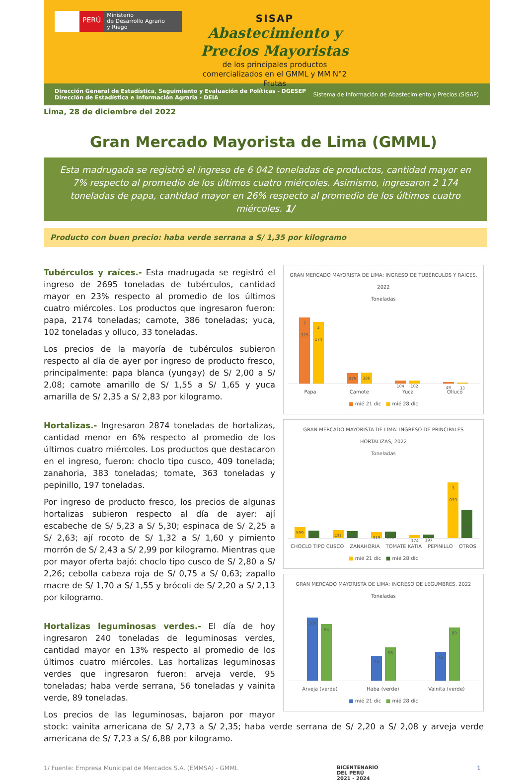PERÚ
Ministerio
de Desarrollo Agrario
y Riego
SISAP
Abastecimiento y Precios Mayoristas
de los principales productos comercializados en el GMML y MM N°2 Frutas
Dirección General de Estadística, Seguimiento y Evaluación de Políticas - DGESEP
Dirección de Estadística e Información Agraria - DEIA
Sistema de Información de Abastecimiento y Precios (SISAP)
Lima, 28 de diciembre del 2022
Gran Mercado Mayorista de Lima (GMML)
Esta madrugada se registró el ingreso de 6 042 toneladas de productos, cantidad mayor en 7% respecto al promedio de los últimos cuatro miércoles. Asimismo, ingresaron 2 174 toneladas de papa, cantidad mayor en 26% respecto al promedio de los últimos cuatro miércoles. 1/
Producto con buen precio: haba verde serrana a S/ 1,35 por kilogramo
GRAN MERCADO MAYORISTA DE LIMA: INGRESO DE TUBÉRCULOS Y RAICES, 2022
Toneladas
2 325
2 174
375
386
104
102
49
33
Papa Camote Yuca Olluco
■ mié 21 dic ■ mié 28 dic
GRAN MERCADO MAYORISTA DE LIMA: INGRESO DE PRINCIPALES HORTALIZAS, 2022
Toneladas
599
409
431
383
319
363
174
197
3 039
1 522
CHOCLO TIPO CUSCO ZANAHORIA TOMATE KATIA PEPINILLO OTROS
■ mié 21 dic ■ mié 28 dic
GRAN MERCADO MAYORISTA DE LIMA: INGRESO DE LEGUMBRES, 2022
Toneladas
106
95
42
56
48
89
Arveja (verde) Haba (verde) Vainita (verde)
■ mié 21 dic ■ mié 28 dic
Tubérculos y raíces.- Esta madrugada se registró el ingreso de 2695 toneladas de tubérculos, cantidad mayor en 23% respecto al promedio de los últimos cuatro miércoles. Los productos que ingresaron fueron: papa, 2174 toneladas; camote, 386 toneladas; yuca, 102 toneladas y olluco, 33 toneladas.
Los precios de la mayoría de tubérculos subieron respecto al día de ayer por ingreso de producto fresco, principalmente: papa blanca (yungay) de S/ 2,00 a S/ 2,08; camote amarillo de S/ 1,55 a S/ 1,65 y yuca amarilla de S/ 2,35 a S/ 2,83 por kilogramo.
Hortalizas.- Ingresaron 2874 toneladas de hortalizas, cantidad menor en 6% respecto al promedio de los últimos cuatro miércoles. Los productos que destacaron en el ingreso, fueron: choclo tipo cusco, 409 tonelada; zanahoria, 383 toneladas; tomate, 363 toneladas y pepinillo, 197 toneladas.
Por ingreso de producto fresco, los precios de algunas hortalizas subieron respecto al día de ayer: ají escabeche de S/ 5,23 a S/ 5,30; espinaca de S/ 2,25 a S/ 2,63; ají rocoto de S/ 1,32 a S/ 1,60 y pimiento morrón de S/ 2,43 a S/ 2,99 por kilogramo. Mientras que por mayor oferta bajó: choclo tipo cusco de S/ 2,80 a S/ 2,26; cebolla cabeza roja de S/ 0,75 a S/ 0,63; zapallo macre de S/ 1,70 a S/ 1,55 y brócoli de S/ 2,20 a S/ 2,13 por kilogramo.
Hortalizas leguminosas verdes.- El día de hoy ingresaron 240 toneladas de leguminosas verdes, cantidad mayor en 13% respecto al promedio de los últimos cuatro miércoles. Las hortalizas leguminosas verdes que ingresaron fueron: arveja verde, 95 toneladas; haba verde serrana, 56 toneladas y vainita verde, 89 toneladas.
Los precios de las leguminosas, bajaron por mayor stock: vainita americana de S/ 2,73 a S/ 2,35; haba verde serrana de S/ 2,20 a S/ 2,08 y arveja verde americana de S/ 7,23 a S/ 6,88 por kilogramo.
1/ Fuente: Empresa Municipal de Mercados S.A. (EMMSA) - GMML BICENTENARIO
DEL PERÚ
2021 - 2024 1